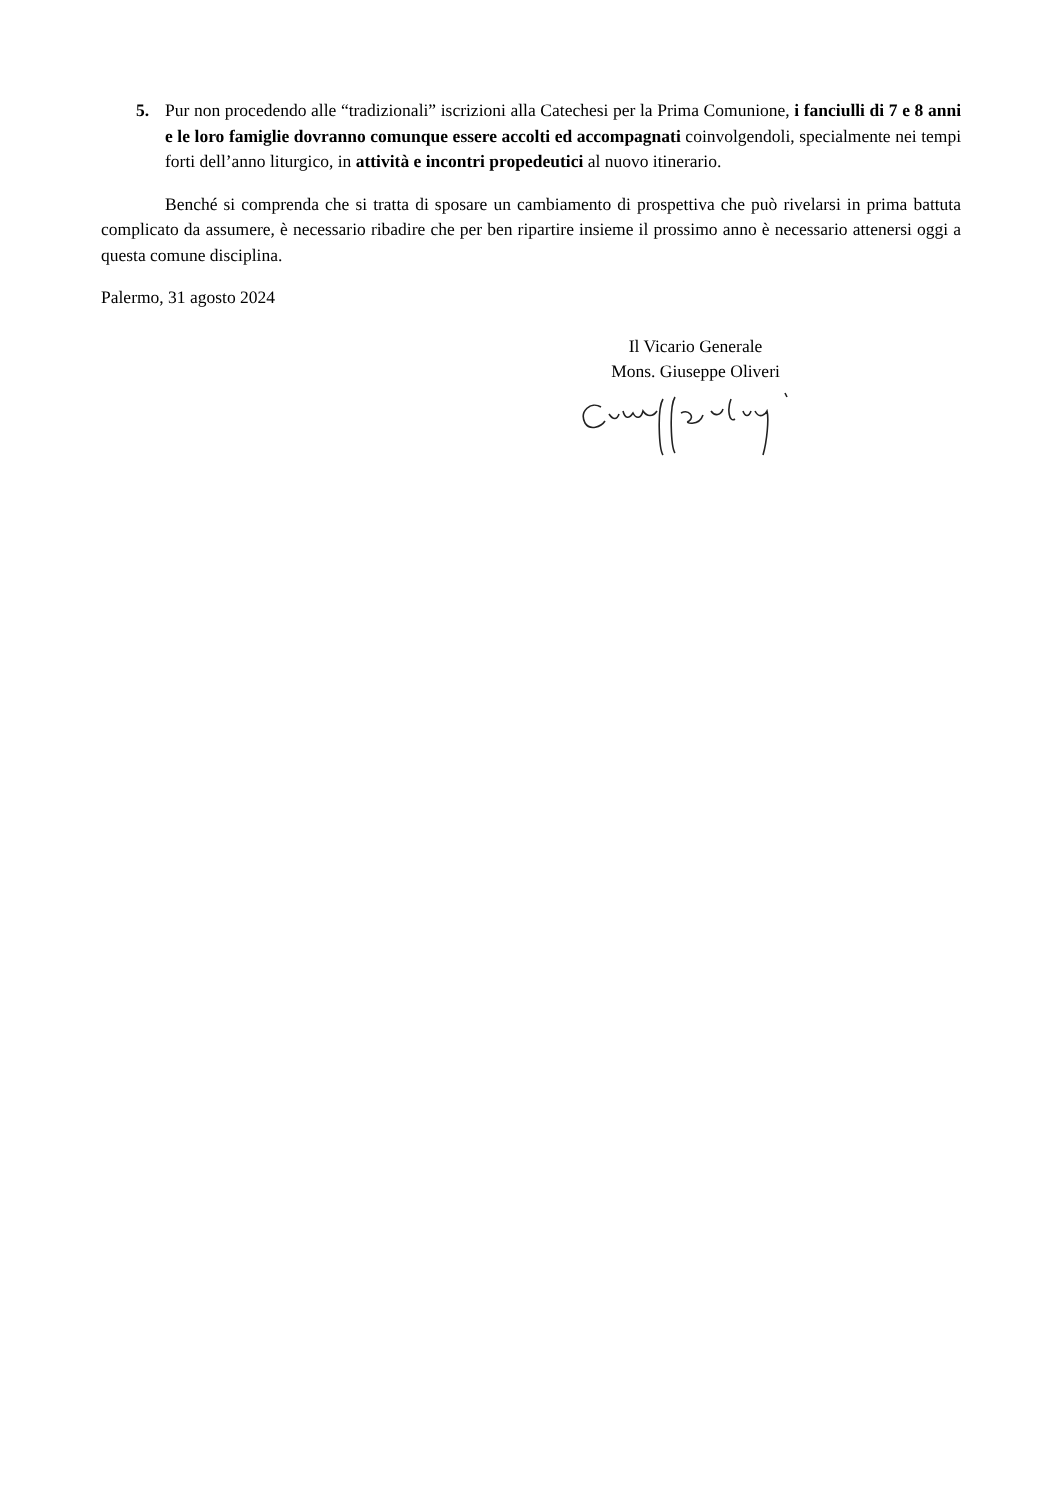5. Pur non procedendo alle “tradizionali” iscrizioni alla Catechesi per la Prima Comunione, i fanciulli di 7 e 8 anni e le loro famiglie dovranno comunque essere accolti ed accompagnati coinvolgendoli, specialmente nei tempi forti dell’anno liturgico, in attività e incontri propedeutici al nuovo itinerario.
Benché si comprenda che si tratta di sposare un cambiamento di prospettiva che può rivelarsi in prima battuta complicato da assumere, è necessario ribadire che per ben ripartire insieme il prossimo anno è necessario attenersi oggi a questa comune disciplina.
Palermo, 31 agosto 2024
Il Vicario Generale
Mons. Giuseppe Oliveri